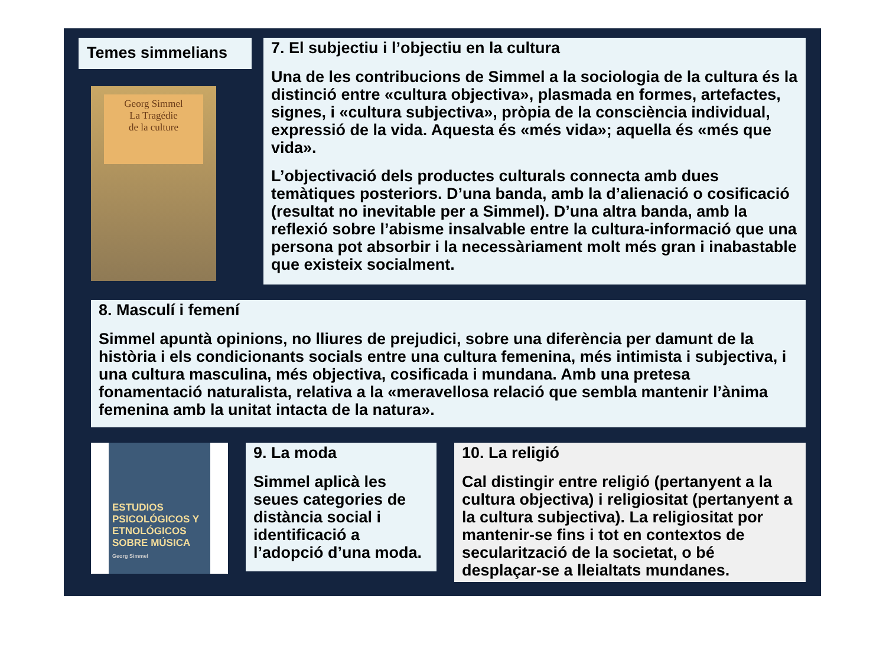Temes simmelians
Georg Simmel
La Tragédie
de la culture
7. El subjectiu i l’objectiu en la cultura
Una de les contribucions de Simmel a la sociologia de la cultura és la distinció entre «cultura objectiva», plasmada en formes, artefactes, signes, i «cultura subjectiva», pròpia de la consciència individual, expressió de la vida. Aquesta és «més vida»; aquella és «més que vida».
L’objectivació dels productes culturals connecta amb dues temàtiques posteriors. D’una banda, amb la d’alienació o cosificació (resultat no inevitable per a Simmel). D’una altra banda, amb la reflexió sobre l’abisme insalvable entre la cultura-informació que una persona pot absorbir i la necessàriament molt més gran i inabastable que existeix socialment.
8. Masculí i femení
Simmel apuntà opinions, no lliures de prejudici, sobre una diferència per damunt de la història i els condicionants socials entre una cultura femenina, més intimista i subjectiva, i una cultura masculina, més objectiva, cosificada i mundana. Amb una pretesa fonamentació naturalista, relativa a la «meravellosa relació que sembla mantenir l’ànima femenina amb la unitat intacta de la natura».
ESTUDIOS PSICOLÓGICOS Y ETNOLÓGICOS SOBRE MÚSICA
Georg Simmel
9. La moda
Simmel aplicà les seues categories de distància social i identificació a l’adopció d’una moda.
10. La religió
Cal distingir entre religió (pertanyent a la cultura objectiva) i religiositat (pertanyent a la cultura subjectiva). La religiositat por mantenir-se fins i tot en contextos de secularització de la societat, o bé desplaçar-se a lleialtats mundanes.